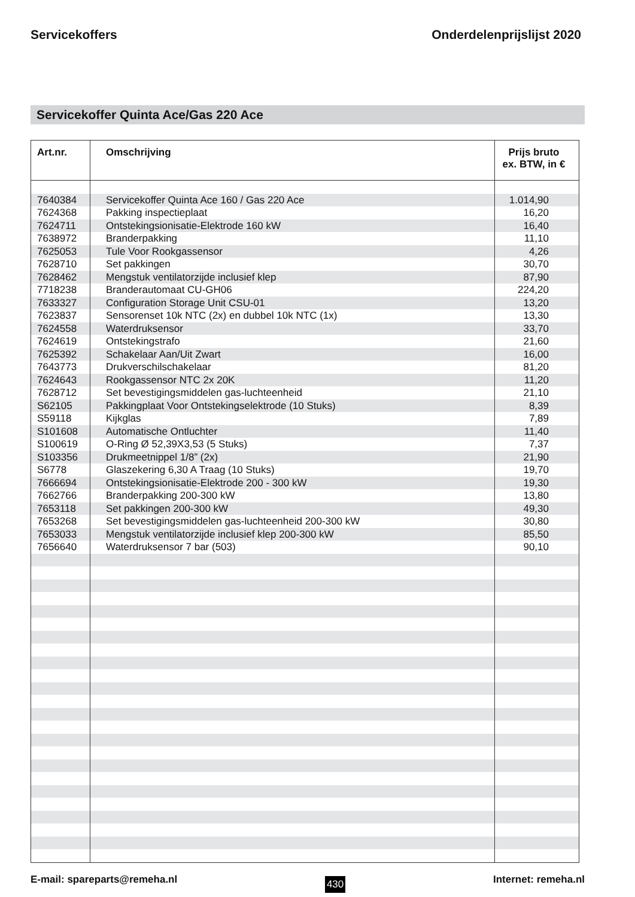Servicekoffers Onderdelenprijslijst 2020
Servicekoffer Quinta Ace/Gas 220 Ace
| Art.nr. | Omschrijving | Prijs bruto ex. BTW, in € |
| --- | --- | --- |
| 7640384 | Servicekoffer Quinta Ace 160 / Gas 220 Ace | 1.014,90 |
| 7624368 | Pakking inspectieplaat | 16,20 |
| 7624711 | Ontstekingsionisatie-Elektrode 160 kW | 16,40 |
| 7638972 | Branderpakking | 11,10 |
| 7625053 | Tule Voor Rookgassensor | 4,26 |
| 7628710 | Set pakkingen | 30,70 |
| 7628462 | Mengstuk ventilatorzijde inclusief klep | 87,90 |
| 7718238 | Branderautomaat CU-GH06 | 224,20 |
| 7633327 | Configuration Storage Unit CSU-01 | 13,20 |
| 7623837 | Sensorenset 10k NTC (2x) en dubbel 10k NTC (1x) | 13,30 |
| 7624558 | Waterdruksensor | 33,70 |
| 7624619 | Ontstekingstrafo | 21,60 |
| 7625392 | Schakelaar Aan/Uit Zwart | 16,00 |
| 7643773 | Drukverschilschakelaar | 81,20 |
| 7624643 | Rookgassensor NTC 2x 20K | 11,20 |
| 7628712 | Set bevestigingsmiddelen gas-luchteenheid | 21,10 |
| S62105 | Pakkingplaat Voor Ontstekingselektrode (10 Stuks) | 8,39 |
| S59118 | Kijkglas | 7,89 |
| S101608 | Automatische Ontluchter | 11,40 |
| S100619 | O-Ring Ø 52,39X3,53 (5 Stuks) | 7,37 |
| S103356 | Drukmeetnippel 1/8” (2x) | 21,90 |
| S6778 | Glaszekering 6,30 A Traag (10 Stuks) | 19,70 |
| 7666694 | Ontstekingsionisatie-Elektrode 200 - 300 kW | 19,30 |
| 7662766 | Branderpakking 200-300 kW | 13,80 |
| 7653118 | Set pakkingen 200-300 kW | 49,30 |
| 7653268 | Set bevestigingsmiddelen gas-luchteenheid 200-300 kW | 30,80 |
| 7653033 | Mengstuk ventilatorzijde inclusief klep 200-300 kW | 85,50 |
| 7656640 | Waterdruksensor 7 bar (503) | 90,10 |
E-mail: spareparts@remeha.nl 430 Internet: remeha.nl